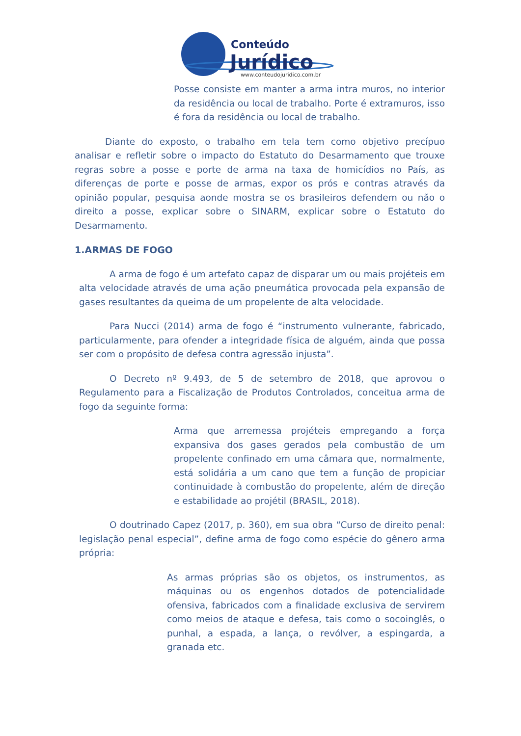Conteúdo
Jurídico
www.conteudojuridico.com.br
Posse consiste em manter a arma intra muros, no interior da residência ou local de trabalho. Porte é extramuros, isso é fora da residência ou local de trabalho.
Diante do exposto, o trabalho em tela tem como objetivo precípuo analisar e refletir sobre o impacto do Estatuto do Desarmamento que trouxe regras sobre a posse e porte de arma na taxa de homicídios no País, as diferenças de porte e posse de armas, expor os prós e contras através da opinião popular, pesquisa aonde mostra se os brasileiros defendem ou não o direito a posse, explicar sobre o SINARM, explicar sobre o Estatuto do Desarmamento.
1.ARMAS DE FOGO
A arma de fogo é um artefato capaz de disparar um ou mais projéteis em alta velocidade através de uma ação pneumática provocada pela expansão de gases resultantes da queima de um propelente de alta velocidade.
Para Nucci (2014) arma de fogo é “instrumento vulnerante, fabricado, particularmente, para ofender a integridade física de alguém, ainda que possa ser com o propósito de defesa contra agressão injusta”.
O Decreto nº 9.493, de 5 de setembro de 2018, que aprovou o Regulamento para a Fiscalização de Produtos Controlados, conceitua arma de fogo da seguinte forma:
Arma que arremessa projéteis empregando a força expansiva dos gases gerados pela combustão de um propelente confinado em uma câmara que, normalmente, está solidária a um cano que tem a função de propiciar continuidade à combustão do propelente, além de direção e estabilidade ao projétil (BRASIL, 2018).
O doutrinado Capez (2017, p. 360), em sua obra “Curso de direito penal: legislação penal especial”, define arma de fogo como espécie do gênero arma própria:
As armas próprias são os objetos, os instrumentos, as máquinas ou os engenhos dotados de potencialidade ofensiva, fabricados com a finalidade exclusiva de servirem como meios de ataque e defesa, tais como o socoinglês, o punhal, a espada, a lança, o revólver, a espingarda, a granada etc.